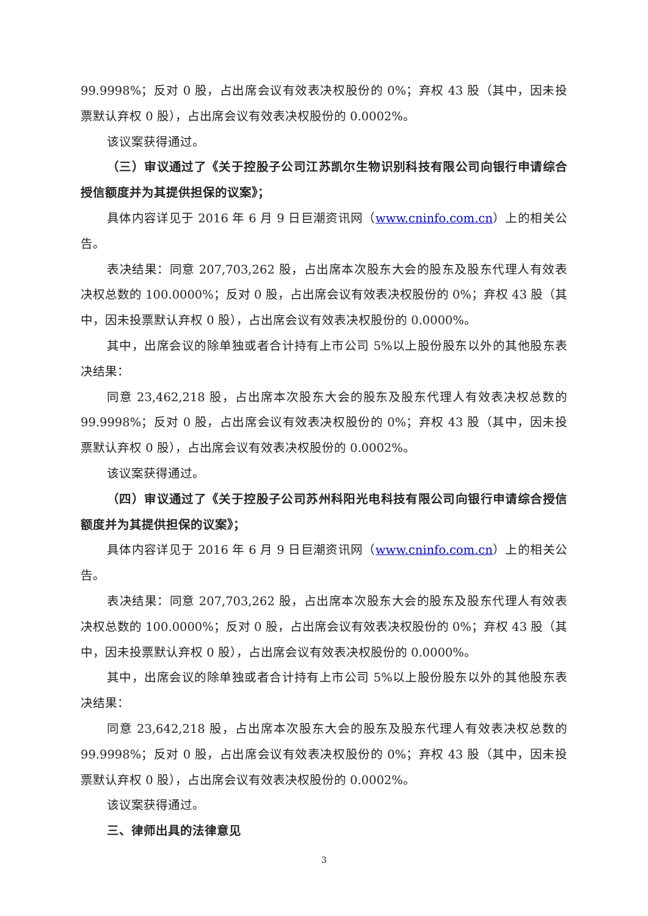99.9998%；反对 0 股，占出席会议有效表决权股份的 0%；弃权 43 股（其中，因未投票默认弃权 0 股），占出席会议有效表决权股份的 0.0002%。
该议案获得通过。
（三）审议通过了《关于控股子公司江苏凯尔生物识别科技有限公司向银行申请综合授信额度并为其提供担保的议案》；
具体内容详见于 2016 年 6 月 9 日巨潮资讯网（www.cninfo.com.cn）上的相关公告。
表决结果：同意 207,703,262 股，占出席本次股东大会的股东及股东代理人有效表决权总数的 100.0000%；反对 0 股，占出席会议有效表决权股份的 0%；弃权 43 股（其中，因未投票默认弃权 0 股），占出席会议有效表决权股份的 0.0000%。
其中，出席会议的除单独或者合计持有上市公司 5%以上股份股东以外的其他股东表决结果：
同意 23,462,218 股，占出席本次股东大会的股东及股东代理人有效表决权总数的 99.9998%；反对 0 股，占出席会议有效表决权股份的 0%；弃权 43 股（其中，因未投票默认弃权 0 股），占出席会议有效表决权股份的 0.0002%。
该议案获得通过。
（四）审议通过了《关于控股子公司苏州科阳光电科技有限公司向银行申请综合授信额度并为其提供担保的议案》；
具体内容详见于 2016 年 6 月 9 日巨潮资讯网（www.cninfo.com.cn）上的相关公告。
表决结果：同意 207,703,262 股，占出席本次股东大会的股东及股东代理人有效表决权总数的 100.0000%；反对 0 股，占出席会议有效表决权股份的 0%；弃权 43 股（其中，因未投票默认弃权 0 股），占出席会议有效表决权股份的 0.0000%。
其中，出席会议的除单独或者合计持有上市公司 5%以上股份股东以外的其他股东表决结果：
同意 23,642,218 股，占出席本次股东大会的股东及股东代理人有效表决权总数的 99.9998%；反对 0 股，占出席会议有效表决权股份的 0%；弃权 43 股（其中，因未投票默认弃权 0 股），占出席会议有效表决权股份的 0.0002%。
该议案获得通过。
三、律师出具的法律意见
3